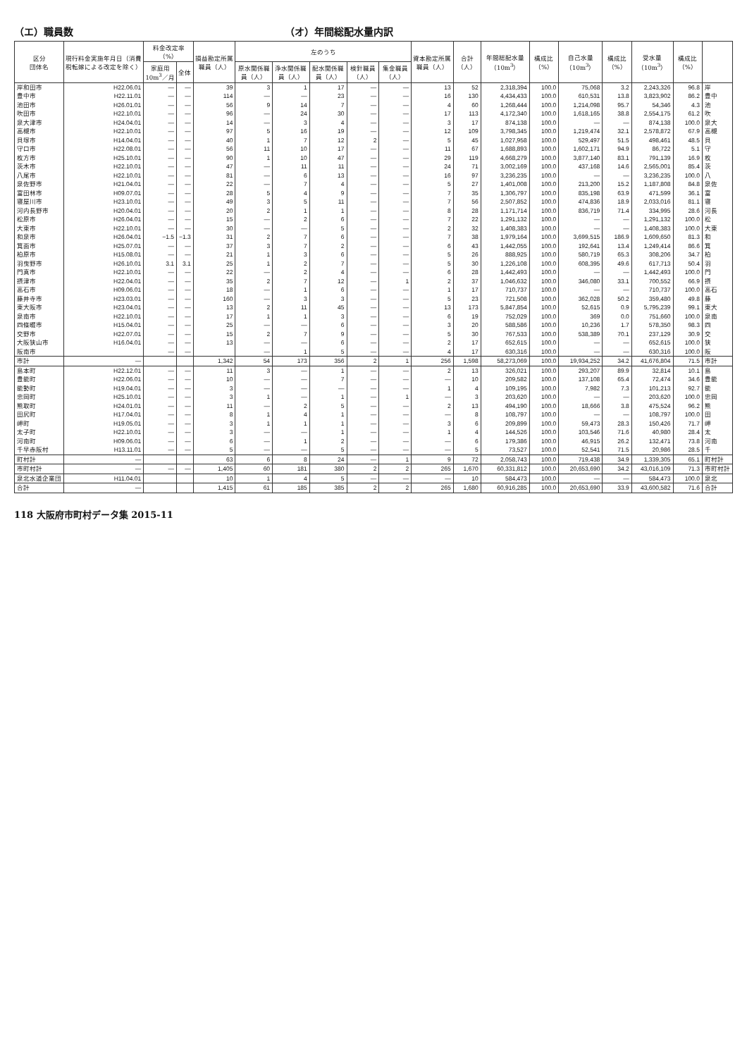（エ）職員数 （オ）年間総配水量内訳
| 区分 団体名 | 現行料金実施年月日（消費税転嫁による改定を除く） | 料金改定率（%） | | 損益勘定所属職員（人） | 左のうち | | | | | 資本勘定所属職員（人） | 合計（人） | 年間総配水量（10m<sup>3</sup>） | 構成比（%） | 自己水量（10m<sup>3</sup>） | 構成比（%） | 受水量（10m<sup>3</sup>） | 構成比（%） | |
| --- | --- | --- | --- | --- | --- | --- | --- | --- | --- | --- | --- | --- | --- | --- | --- | --- | --- | --- |
| | | 家庭用 10m<sup>3</sup>／月 | 全体 | | 原水関係職員（人） | 浄水関係職員（人） | 配水関係職員（人） | 検針職員（人） | 集金職員（人） | | | | | | | | | |
| 岸和田市 | H22.06.01 | — | — | 39 | 3 | 1 | 17 | — | — | 13 | 52 | 2,318,394 | 100.0 | 75,068 | 3.2 | 2,243,326 | 96.8 | 岸 |
| 豊中市 | H22.11.01 | — | — | 114 | — | — | 23 | — | — | 16 | 130 | 4,434,433 | 100.0 | 610,531 | 13.8 | 3,823,902 | 86.2 | 豊中 |
| 池田市 | H26.01.01 | — | — | 56 | 9 | 14 | 7 | — | — | 4 | 60 | 1,268,444 | 100.0 | 1,214,098 | 95.7 | 54,346 | 4.3 | 池 |
| 吹田市 | H22.10.01 | — | — | 96 | — | 24 | 30 | — | — | 17 | 113 | 4,172,340 | 100.0 | 1,618,165 | 38.8 | 2,554,175 | 61.2 | 吹 |
| 泉大津市 | H24.04.01 | — | — | 14 | — | 3 | 4 | — | — | 3 | 17 | 874,138 | 100.0 | — | — | 874,138 | 100.0 | 泉大 |
| 高槻市 | H22.10.01 | — | — | 97 | 5 | 16 | 19 | — | — | 12 | 109 | 3,798,345 | 100.0 | 1,219,474 | 32.1 | 2,578,872 | 67.9 | 高槻 |
| 貝塚市 | H14.04.01 | — | — | 40 | 1 | 7 | 12 | 2 | — | 5 | 45 | 1,027,958 | 100.0 | 529,497 | 51.5 | 498,461 | 48.5 | 貝 |
| 守口市 | H22.08.01 | — | — | 56 | 11 | 10 | 17 | — | — | 11 | 67 | 1,688,893 | 100.0 | 1,602,171 | 94.9 | 86,722 | 5.1 | 守 |
| 枚方市 | H25.10.01 | — | — | 90 | 1 | 10 | 47 | — | — | 29 | 119 | 4,668,279 | 100.0 | 3,877,140 | 83.1 | 791,139 | 16.9 | 枚 |
| 茨木市 | H22.10.01 | — | — | 47 | — | 11 | 11 | — | — | 24 | 71 | 3,002,169 | 100.0 | 437,168 | 14.6 | 2,565,001 | 85.4 | 茨 |
| 八尾市 | H22.10.01 | — | — | 81 | — | 6 | 13 | — | — | 16 | 97 | 3,236,235 | 100.0 | — | — | 3,236,235 | 100.0 | 八 |
| 泉佐野市 | H21.04.01 | — | — | 22 | — | 7 | 4 | — | — | 5 | 27 | 1,401,008 | 100.0 | 213,200 | 15.2 | 1,187,808 | 84.8 | 泉佐 |
| 富田林市 | H09.07.01 | — | — | 28 | 5 | 4 | 9 | — | — | 7 | 35 | 1,306,797 | 100.0 | 835,198 | 63.9 | 471,599 | 36.1 | 富 |
| 寝屋川市 | H23.10.01 | — | — | 49 | 3 | 5 | 11 | — | — | 7 | 56 | 2,507,852 | 100.0 | 474,836 | 18.9 | 2,033,016 | 81.1 | 寝 |
| 河内長野市 | H20.04.01 | — | — | 20 | 2 | 1 | 1 | — | — | 8 | 28 | 1,171,714 | 100.0 | 836,719 | 71.4 | 334,995 | 28.6 | 河長 |
| 松原市 | H26.04.01 | — | — | 15 | — | 2 | 6 | — | — | 7 | 22 | 1,291,132 | 100.0 | — | — | 1,291,132 | 100.0 | 松 |
| 大東市 | H22.10.01 | — | — | 30 | — | — | 5 | — | — | 2 | 32 | 1,408,383 | 100.0 | — | — | 1,408,383 | 100.0 | 大東 |
| 和泉市 | H26.04.01 | −1.5 | −1.3 | 31 | 2 | 7 | 6 | — | — | 7 | 38 | 1,979,164 | 100.0 | 3,699,515 | 186.9 | 1,609,650 | 81.3 | 和 |
| 箕面市 | H25.07.01 | — | — | 37 | 3 | 7 | 2 | — | — | 6 | 43 | 1,442,055 | 100.0 | 192,641 | 13.4 | 1,249,414 | 86.6 | 箕 |
| 柏原市 | H15.08.01 | — | — | 21 | 1 | 3 | 6 | — | — | 5 | 26 | 888,925 | 100.0 | 580,719 | 65.3 | 308,206 | 34.7 | 柏 |
| 羽曳野市 | H26.10.01 | 3.1 | 3.1 | 25 | 1 | 2 | 7 | — | — | 5 | 30 | 1,226,108 | 100.0 | 608,395 | 49.6 | 617,713 | 50.4 | 羽 |
| 門真市 | H22.10.01 | — | — | 22 | — | 2 | 4 | — | — | 6 | 28 | 1,442,493 | 100.0 | — | — | 1,442,493 | 100.0 | 門 |
| 摂津市 | H22.04.01 | — | — | 35 | 2 | 7 | 12 | — | 1 | 2 | 37 | 1,046,632 | 100.0 | 346,080 | 33.1 | 700,552 | 66.9 | 摂 |
| 高石市 | H09.06.01 | — | — | 18 | — | 1 | 6 | — | — | 1 | 17 | 710,737 | 100.0 | — | — | 710,737 | 100.0 | 高石 |
| 藤井寺市 | H23.03.01 | — | — | 160 | — | 3 | 3 | — | — | 5 | 23 | 721,508 | 100.0 | 362,028 | 50.2 | 359,480 | 49.8 | 藤 |
| 東大阪市 | H23.04.01 | — | — | 13 | 2 | 11 | 45 | — | — | 13 | 173 | 5,847,854 | 100.0 | 52,615 | 0.9 | 5,795,239 | 99.1 | 東大 |
| 泉南市 | H22.10.01 | — | — | 17 | 1 | 1 | 3 | — | — | 6 | 19 | 752,029 | 100.0 | 369 | 0.0 | 751,660 | 100.0 | 泉南 |
| 四條畷市 | H15.04.01 | — | — | 25 | — | — | 6 | — | — | 3 | 20 | 588,586 | 100.0 | 10,236 | 1.7 | 578,350 | 98.3 | 四 |
| 交野市 | H22.07.01 | — | — | 15 | 2 | 7 | 9 | — | — | 5 | 30 | 767,533 | 100.0 | 538,389 | 70.1 | 237,129 | 30.9 | 交 |
| 大阪狭山市 | H16.04.01 | — | — | 13 | — | — | 6 | — | — | 2 | 17 | 652,615 | 100.0 | — | — | 652,615 | 100.0 | 狭 |
| 阪南市 | | — | — | | — | 1 | 5 | — | — | 4 | 17 | 630,316 | 100.0 | — | — | 630,316 | 100.0 | 阪 |
| 市計 | — | | | 1,342 | 54 | 173 | 356 | 2 | 1 | 256 | 1,598 | 58,273,069 | 100.0 | 19,934,252 | 34.2 | 41,676,804 | 71.5 | 市計 |
| 島本町 | H22.12.01 | — | — | 11 | 3 | — | 1 | — | — | 2 | 13 | 326,021 | 100.0 | 293,207 | 89.9 | 32,814 | 10.1 | 島 |
| 豊能町 | H22.06.01 | — | — | 10 | — | — | 7 | — | — | — | 10 | 209,582 | 100.0 | 137,108 | 65.4 | 72,474 | 34.6 | 豊能 |
| 能勢町 | H19.04.01 | — | — | 3 | — | — | — | — | — | 1 | 4 | 109,195 | 100.0 | 7,982 | 7.3 | 101,213 | 92.7 | 能 |
| 忠岡町 | H25.10.01 | — | — | 3 | 1 | — | 1 | — | 1 | — | 3 | 203,620 | 100.0 | — | — | 203,620 | 100.0 | 忠岡 |
| 熊取町 | H24.01.01 | — | — | 11 | — | 2 | 5 | — | — | 2 | 13 | 494,190 | 100.0 | 18,666 | 3.8 | 475,524 | 96.2 | 熊 |
| 田尻町 | H17.04.01 | — | — | 8 | 1 | 4 | 1 | — | — | — | 8 | 108,797 | 100.0 | — | — | 108,797 | 100.0 | 田 |
| 岬町 | H19.05.01 | — | — | 3 | 1 | 1 | 1 | — | — | 3 | 6 | 209,899 | 100.0 | 59,473 | 28.3 | 150,426 | 71.7 | 岬 |
| 太子町 | H22.10.01 | — | — | 3 | — | — | 1 | — | — | 1 | 4 | 144,526 | 100.0 | 103,546 | 71.6 | 40,980 | 28.4 | 太 |
| 河南町 | H09.06.01 | — | — | 6 | — | 1 | 2 | — | — | — | 6 | 179,386 | 100.0 | 46,915 | 26.2 | 132,471 | 73.8 | 河南 |
| 千早赤阪村 | H13.11.01 | — | — | 5 | — | — | 5 | — | — | — | 5 | 73,527 | 100.0 | 52,541 | 71.5 | 20,986 | 28.5 | 千 |
| 町村計 | — | | | 63 | 6 | 8 | 24 | — | 1 | 9 | 72 | 2,058,743 | 100.0 | 719,438 | 34.9 | 1,339,305 | 65.1 | 町村計 |
| 市町村計 | — | — | — | 1,405 | 60 | 181 | 380 | 2 | 2 | 265 | 1,670 | 60,331,812 | 100.0 | 20,653,690 | 34.2 | 43,016,109 | 71.3 | 市町村計 |
| 泉北水道企業団 | H11.04.01 | | | 10 | 1 | 4 | 5 | — | — | — | 10 | 584,473 | 100.0 | — | — | 584,473 | 100.0 | 泉北 |
| 合計 | — | | | 1,415 | 61 | 185 | 385 | 2 | 2 | 265 | 1,680 | 60,916,285 | 100.0 | 20,653,690 | 33.9 | 43,600,582 | 71.6 | 合計 |
118 大阪府市町村データ集 2015-11